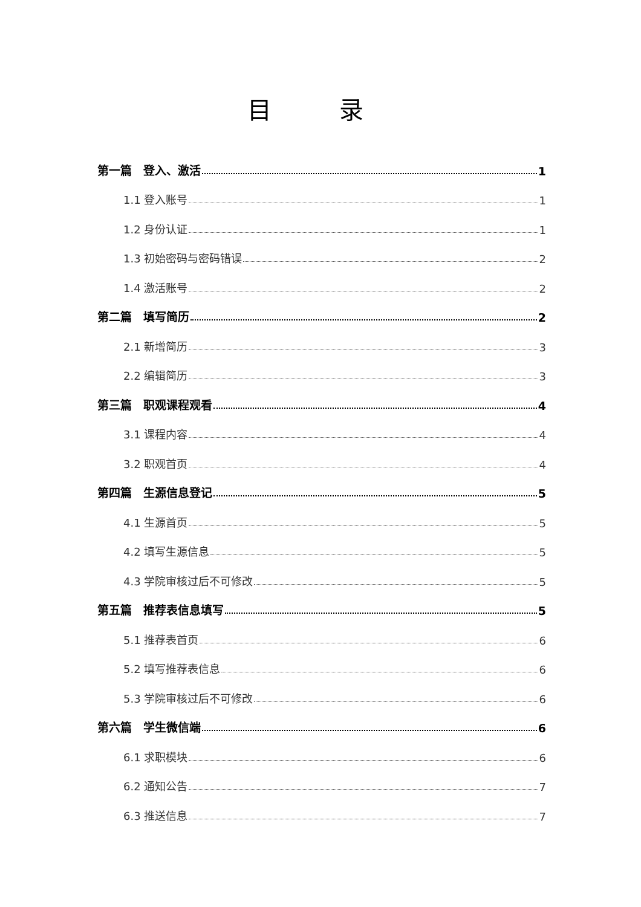目 录
第一篇　登入、激活 1
1.1 登入账号 1
1.2 身份认证 1
1.3 初始密码与密码错误 2
1.4 激活账号 2
第二篇　填写简历 2
2.1 新增简历 3
2.2 编辑简历 3
第三篇　职观课程观看 4
3.1 课程内容 4
3.2 职观首页 4
第四篇　生源信息登记 5
4.1 生源首页 5
4.2 填写生源信息 5
4.3 学院审核过后不可修改 5
第五篇　推荐表信息填写 5
5.1 推荐表首页 6
5.2 填写推荐表信息 6
5.3 学院审核过后不可修改 6
第六篇　学生微信端 6
6.1 求职模块 6
6.2 通知公告 7
6.3 推送信息 7